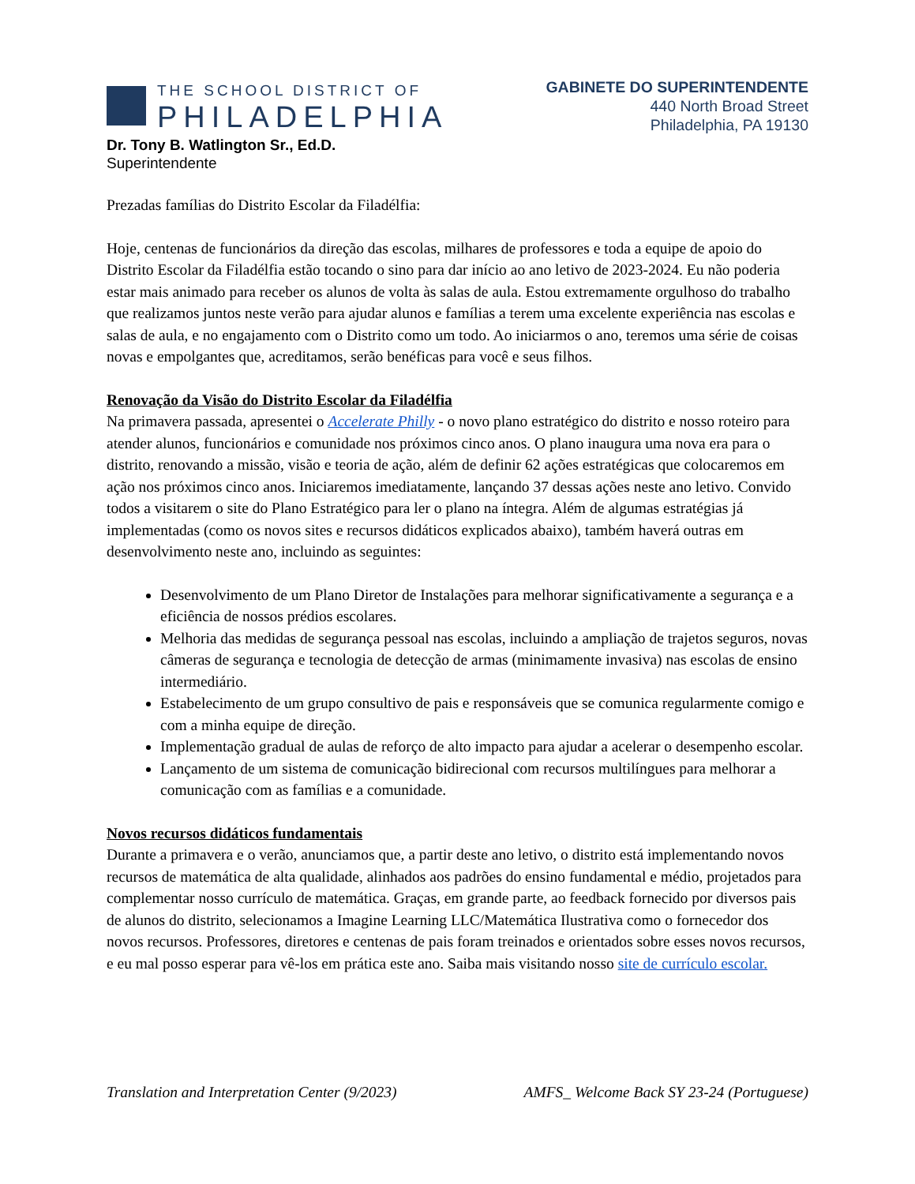THE SCHOOL DISTRICT OF
PHILADELPHIA
GABINETE DO SUPERINTENDENTE
440 North Broad Street
Philadelphia, PA 19130
Dr. Tony B. Watlington Sr., Ed.D.
Superintendente
Prezadas famílias do Distrito Escolar da Filadélfia:
Hoje, centenas de funcionários da direção das escolas, milhares de professores e toda a equipe de apoio do Distrito Escolar da Filadélfia estão tocando o sino para dar início ao ano letivo de 2023-2024. Eu não poderia estar mais animado para receber os alunos de volta às salas de aula. Estou extremamente orgulhoso do trabalho que realizamos juntos neste verão para ajudar alunos e famílias a terem uma excelente experiência nas escolas e salas de aula, e no engajamento com o Distrito como um todo. Ao iniciarmos o ano, teremos uma série de coisas novas e empolgantes que, acreditamos, serão benéficas para você e seus filhos.
Renovação da Visão do Distrito Escolar da Filadélfia
Na primavera passada, apresentei o Accelerate Philly - o novo plano estratégico do distrito e nosso roteiro para atender alunos, funcionários e comunidade nos próximos cinco anos. O plano inaugura uma nova era para o distrito, renovando a missão, visão e teoria de ação, além de definir 62 ações estratégicas que colocaremos em ação nos próximos cinco anos. Iniciaremos imediatamente, lançando 37 dessas ações neste ano letivo. Convido todos a visitarem o site do Plano Estratégico para ler o plano na íntegra. Além de algumas estratégias já implementadas (como os novos sites e recursos didáticos explicados abaixo), também haverá outras em desenvolvimento neste ano, incluindo as seguintes:
Desenvolvimento de um Plano Diretor de Instalações para melhorar significativamente a segurança e a eficiência de nossos prédios escolares.
Melhoria das medidas de segurança pessoal nas escolas, incluindo a ampliação de trajetos seguros, novas câmeras de segurança e tecnologia de detecção de armas (minimamente invasiva) nas escolas de ensino intermediário.
Estabelecimento de um grupo consultivo de pais e responsáveis que se comunica regularmente comigo e com a minha equipe de direção.
Implementação gradual de aulas de reforço de alto impacto para ajudar a acelerar o desempenho escolar.
Lançamento de um sistema de comunicação bidirecional com recursos multilíngues para melhorar a comunicação com as famílias e a comunidade.
Novos recursos didáticos fundamentais
Durante a primavera e o verão, anunciamos que, a partir deste ano letivo, o distrito está implementando novos recursos de matemática de alta qualidade, alinhados aos padrões do ensino fundamental e médio, projetados para complementar nosso currículo de matemática. Graças, em grande parte, ao feedback fornecido por diversos pais de alunos do distrito, selecionamos a Imagine Learning LLC/Matemática Ilustrativa como o fornecedor dos novos recursos. Professores, diretores e centenas de pais foram treinados e orientados sobre esses novos recursos, e eu mal posso esperar para vê-los em prática este ano. Saiba mais visitando nosso site de currículo escolar.
Translation and Interpretation Center (9/2023) AMFS_ Welcome Back SY 23-24 (Portuguese)